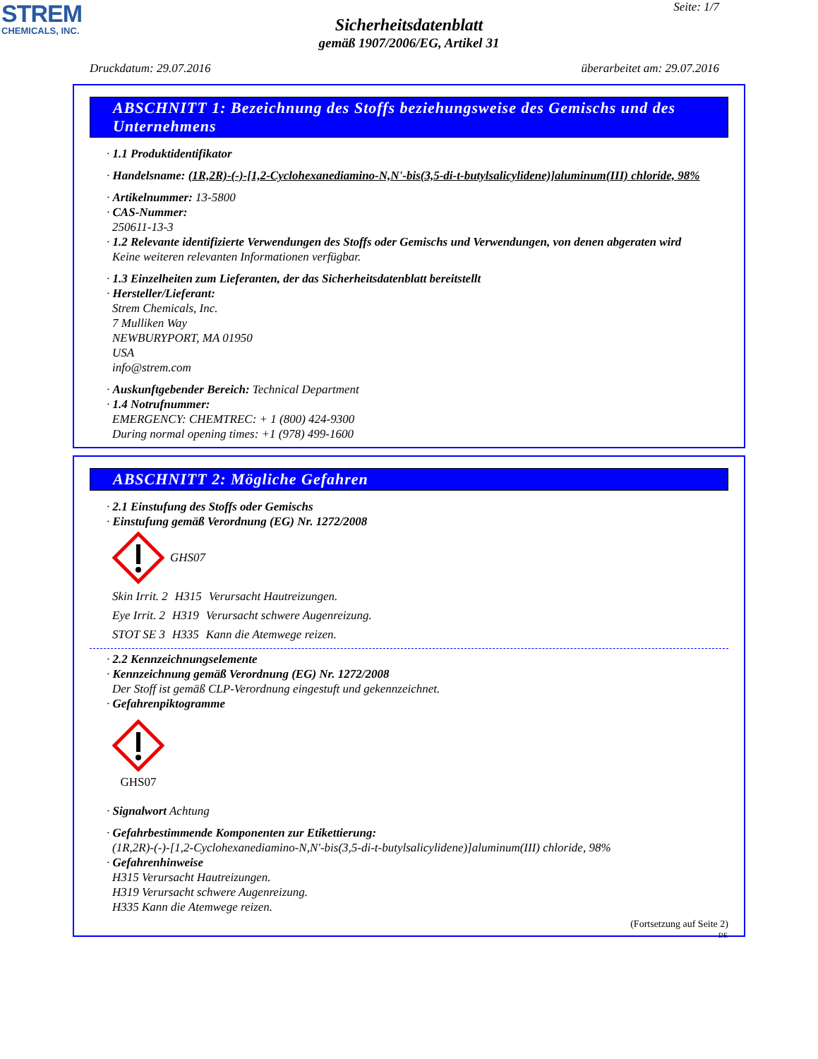STREM
CHEMICALS, INC.
Seite: 1/7
Sicherheitsdatenblatt
gemäß 1907/2006/EG, Artikel 31
Druckdatum: 29.07.2016 überarbeitet am: 29.07.2016
ABSCHNITT 1: Bezeichnung des Stoffs beziehungsweise des Gemischs und des Unternehmens
· 1.1 Produktidentifikator
· Handelsname: (1R,2R)-(-)-[1,2-Cyclohexanediamino-N,N'-bis(3,5-di-t-butylsalicylidene)]aluminum(III) chloride, 98%
· Artikelnummer: 13-5800
· CAS-Nummer:
250611-13-3
· 1.2 Relevante identifizierte Verwendungen des Stoffs oder Gemischs und Verwendungen, von denen abgeraten wird
Keine weiteren relevanten Informationen verfügbar.
· 1.3 Einzelheiten zum Lieferanten, der das Sicherheitsdatenblatt bereitstellt
· Hersteller/Lieferant:
Strem Chemicals, Inc.
7 Mulliken Way
NEWBURYPORT, MA 01950
USA
info@strem.com
· Auskunftgebender Bereich: Technical Department
· 1.4 Notrufnummer:
EMERGENCY: CHEMTREC: + 1 (800) 424-9300
During normal opening times: +1 (978) 499-1600
ABSCHNITT 2: Mögliche Gefahren
· 2.1 Einstufung des Stoffs oder Gemischs
· Einstufung gemäß Verordnung (EG) Nr. 1272/2008
GHS07
Skin Irrit. 2 H315 Verursacht Hautreizungen.
Eye Irrit. 2 H319 Verursacht schwere Augenreizung.
STOT SE 3 H335 Kann die Atemwege reizen.
· 2.2 Kennzeichnungselemente
· Kennzeichnung gemäß Verordnung (EG) Nr. 1272/2008
Der Stoff ist gemäß CLP-Verordnung eingestuft und gekennzeichnet.
· Gefahrenpiktogramme
GHS07
· Signalwort Achtung
· Gefahrbestimmende Komponenten zur Etikettierung:
(1R,2R)-(-)-[1,2-Cyclohexanediamino-N,N'-bis(3,5-di-t-butylsalicylidene)]aluminum(III) chloride, 98%
· Gefahrenhinweise
H315 Verursacht Hautreizungen.
H319 Verursacht schwere Augenreizung.
H335 Kann die Atemwege reizen.
(Fortsetzung auf Seite 2)
DE